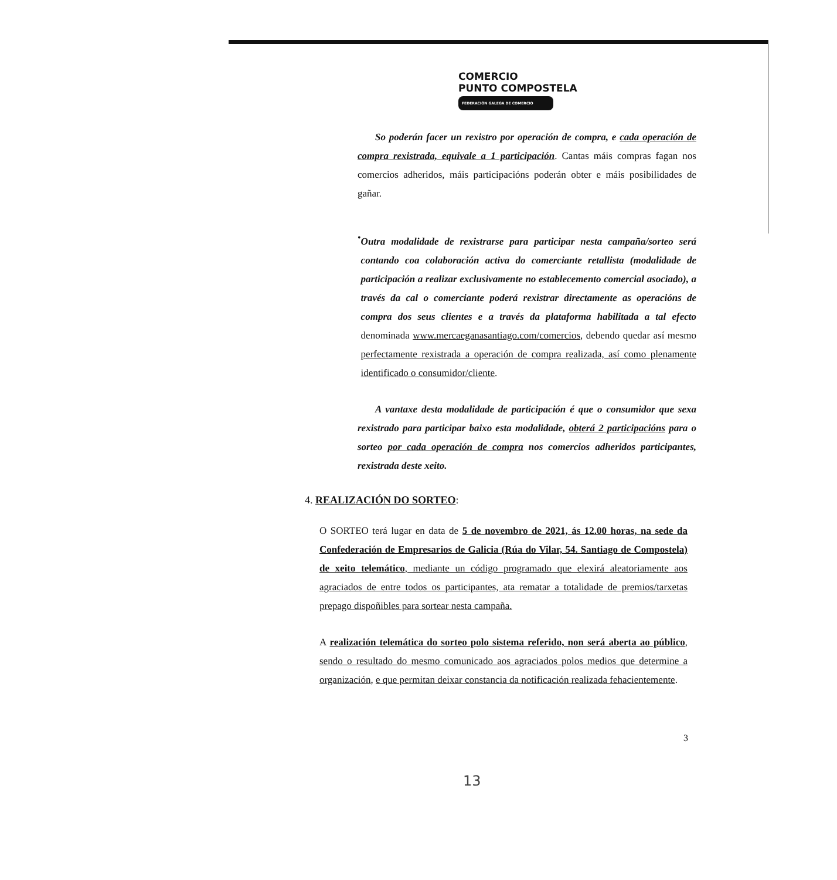COMERCIO
PUNTO COMPOSTELA
FEDERACIÓN GALEGA DE COMERCIO
So poderán facer un rexistro por operación de compra, e cada operación de compra rexistrada, equivale a 1 participación. Cantas máis compras fagan nos comercios adheridos, máis participacións poderán obter e máis posibilidades de gañar.
•
Outra modalidade de rexistrarse para participar nesta campaña/sorteo será contando coa colaboración activa do comerciante retallista (modalidade de participación a realizar exclusivamente no establecemento comercial asociado), a través da cal o comerciante poderá rexistrar directamente as operacións de compra dos seus clientes e a través da plataforma habilitada a tal efecto denominada www.mercaeganasantiago.com/comercios, debendo quedar así mesmo perfectamente rexistrada a operación de compra realizada, así como plenamente identificado o consumidor/cliente.
A vantaxe desta modalidade de participación é que o consumidor que sexa rexistrado para participar baixo esta modalidade, obterá 2 participacións para o sorteo por cada operación de compra nos comercios adheridos participantes, rexistrada deste xeito.
4. REALIZACIÓN DO SORTEO:
O SORTEO terá lugar en data de 5 de novembro de 2021, ás 12.00 horas, na sede da Confederación de Empresarios de Galicia (Rúa do Vilar, 54. Santiago de Compostela) de xeito telemático, mediante un código programado que elexirá aleatoriamente aos agraciados de entre todos os participantes, ata rematar a totalidade de premios/tarxetas prepago dispoñibles para sortear nesta campaña.
A realización telemática do sorteo polo sistema referido, non será aberta ao público, sendo o resultado do mesmo comunicado aos agraciados polos medios que determine a organización, e que permitan deixar constancia da notificación realizada fehacientemente.
3
13